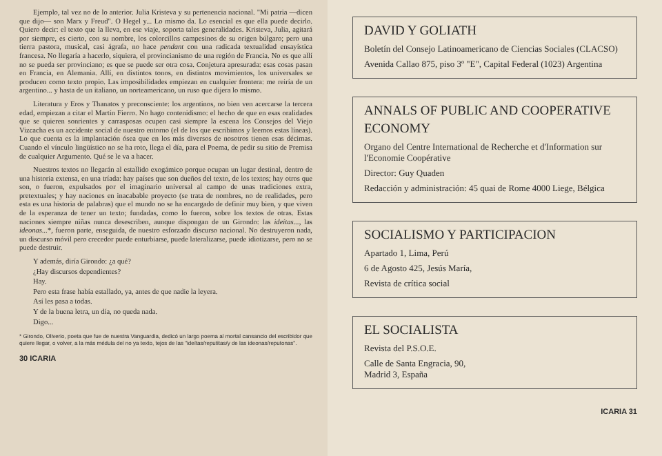Ejemplo, tal vez no de lo anterior. Julia Kristeva y su pertenencia nacional. "Mi patria —dicen que dijo— son Marx y Freud". O Hegel y... Lo mismo da. Lo esencial es que ella puede decirlo. Quiero decir: el texto que la lleva, en ese viaje, soporta tales generalidades. Kristeva, Julia, agitará por siempre, es cierto, con su nombre, los colorcillos campesinos de su origen búlgaro; pero una tierra pastora, musical, casi ágrafa, no hace pendant con una radicada textualidad ensayística francesa. No llegaría a hacerlo, siquiera, el provincianismo de una región de Francia. No es que allí no se pueda ser provinciano; es que se puede ser otra cosa. Conjetura apresurada: esas cosas pasan en Francia, en Alemania. Allí, en distintos tonos, en distintos movimientos, los universales se producen como texto propio. Las imposibilidades empiezan en cualquier frontera: me reiría de un argentino... y hasta de un italiano, un norteamericano, un ruso que dijera lo mismo.
Literatura y Eros y Thanatos y preconsciente: los argentinos, no bien ven acercarse la tercera edad, empiezan a citar el Martín Fierro. No hago contenidismo: el hecho de que en esas oralidades que se quieren sonrientes y carrasposas ocupen casi siempre la escena los Consejos del Viejo Vizcacha es un accidente social de nuestro entorno (el de los que escribimos y leemos estas líneas). Lo que cuenta es la implantación ósea que en los más diversos de nosotros tienen esas décimas. Cuando el vínculo lingüístico no se ha roto, llega el día, para el Poema, de pedir su sitio de Premisa de cualquier Argumento. Qué se le va a hacer.
Nuestros textos no llegarán al estallido exogámico porque ocupan un lugar destinal, dentro de una historia extensa, en una tríada: hay países que son dueños del texto, de los textos; hay otros que son, o fueron, expulsados por el imaginario universal al campo de unas tradiciones extra, pretextuales; y hay naciones en inacabable proyecto (se trata de nombres, no de realidades, pero esta es una historia de palabras) que el mundo no se ha encargado de definir muy bien, y que viven de la esperanza de tener un texto; fundadas, como lo fueron, sobre los textos de otras. Estas naciones siempre niñas nunca desescriben, aunque dispongan de un Girondo: las ideítas..., las ideonas...*, fueron parte, enseguida, de nuestro esforzado discurso nacional. No destruyeron nada, un discurso móvil pero crecedor puede enturbiarse, puede lateralizarse, puede idiotizarse, pero no se puede destruir.
Y además, diría Girondo: ¿a qué?
¿Hay discursos dependientes?
Hay.
Pero esta frase había estallado, ya, antes de que nadie la leyera.
Así les pasa a todas.
Y de la buena letra, un día, no queda nada.
Digo...
* Girondo, Oliverio, poeta que fue de nuestra Vanguardia, dedicó un largo poema al mortal cansancio del escribidor que quiere llegar, o volver, a la más médula del no ya texto, tejos de las "ideítas/reputitas/y de las ideonas/reputonas".
30 ICARIA
DAVID Y GOLIATH
Boletín del Consejo Latinoamericano de Ciencias Sociales (CLACSO)
Avenida Callao 875, piso 3º "E", Capital Federal (1023) Argentina
ANNALS OF PUBLIC AND COOPERATIVE ECONOMY
Organo del Centre International de Recherche et d'Information sur l'Economie Coopérative
Director: Guy Quaden
Redacción y administración: 45 quai de Rome 4000 Liege, Bélgica
SOCIALISMO Y PARTICIPACION
Apartado 1, Lima, Perú
6 de Agosto 425, Jesús María,
Revista de crítica social
EL SOCIALISTA
Revista del P.S.O.E.
Calle de Santa Engracia, 90,
Madrid 3, España
ICARIA 31